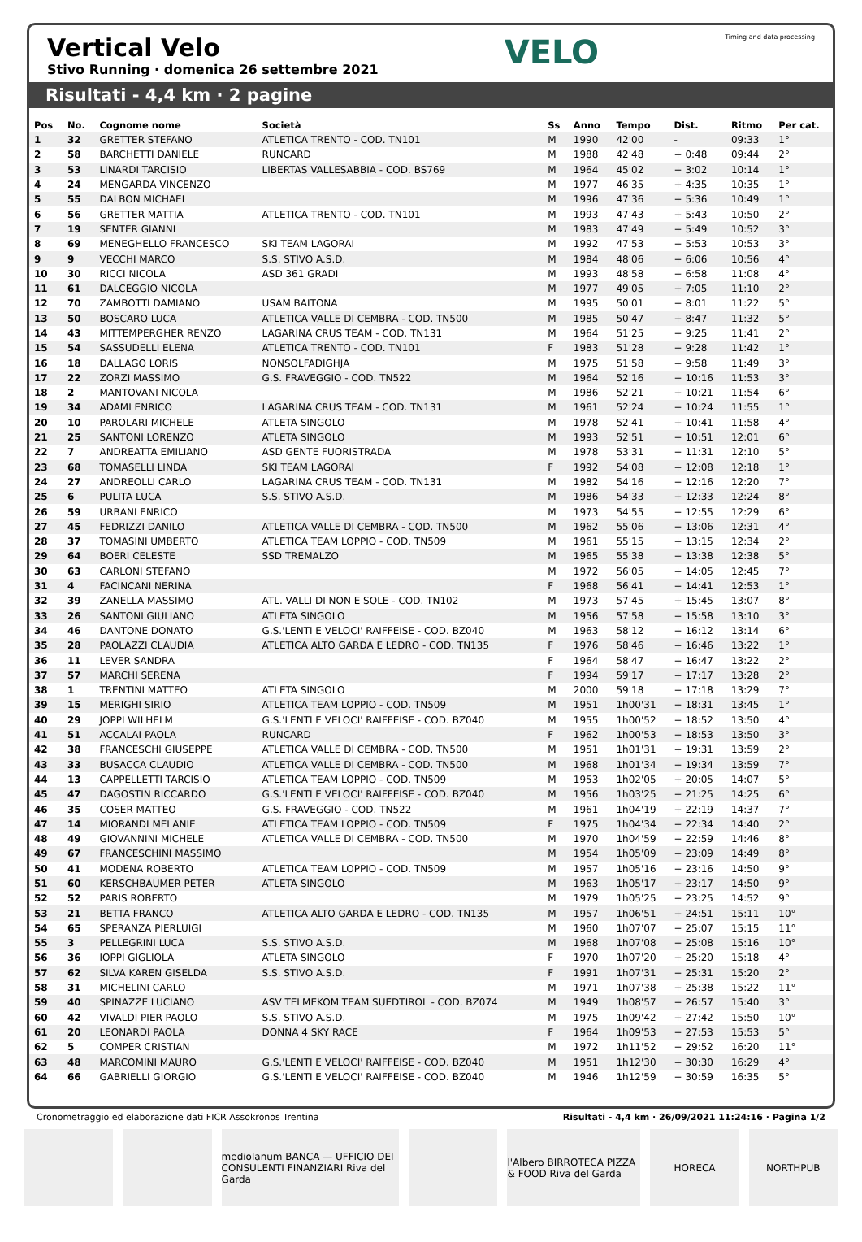Vertical Velo
Stivo Running · domenica 26 settembre 2021
VELO
Timing and data processing
Risultati - 4,4 km · 2 pagine
| Pos | No. | Cognome nome | Società | Ss | Anno | Tempo | Dist. | Ritmo | Per cat. |
| --- | --- | --- | --- | --- | --- | --- | --- | --- | --- |
| 1 | 32 | GRETTER STEFANO | ATLETICA TRENTO - COD. TN101 | M | 1990 | 42'00 | - | 09:33 | 1° |
| 2 | 58 | BARCHETTI DANIELE | RUNCARD | M | 1988 | 42'48 | + 0:48 | 09:44 | 2° |
| 3 | 53 | LINARDI TARCISIO | LIBERTAS VALLESABBIA - COD. BS769 | M | 1964 | 45'02 | + 3:02 | 10:14 | 1° |
| 4 | 24 | MENGARDA VINCENZO | | M | 1977 | 46'35 | + 4:35 | 10:35 | 1° |
| 5 | 55 | DALBON MICHAEL | | M | 1996 | 47'36 | + 5:36 | 10:49 | 1° |
| 6 | 56 | GRETTER MATTIA | ATLETICA TRENTO - COD. TN101 | M | 1993 | 47'43 | + 5:43 | 10:50 | 2° |
| 7 | 19 | SENTER GIANNI | | M | 1983 | 47'49 | + 5:49 | 10:52 | 3° |
| 8 | 69 | MENEGHELLO FRANCESCO | SKI TEAM LAGORAI | M | 1992 | 47'53 | + 5:53 | 10:53 | 3° |
| 9 | 9 | VECCHI MARCO | S.S. STIVO A.S.D. | M | 1984 | 48'06 | + 6:06 | 10:56 | 4° |
| 10 | 30 | RICCI NICOLA | ASD 361 GRADI | M | 1993 | 48'58 | + 6:58 | 11:08 | 4° |
| 11 | 61 | DALCEGGIO NICOLA | | M | 1977 | 49'05 | + 7:05 | 11:10 | 2° |
| 12 | 70 | ZAMBOTTI DAMIANO | USAM BAITONA | M | 1995 | 50'01 | + 8:01 | 11:22 | 5° |
| 13 | 50 | BOSCARO LUCA | ATLETICA VALLE DI CEMBRA - COD. TN500 | M | 1985 | 50'47 | + 8:47 | 11:32 | 5° |
| 14 | 43 | MITTEMPERGHER RENZO | LAGARINA CRUS TEAM - COD. TN131 | M | 1964 | 51'25 | + 9:25 | 11:41 | 2° |
| 15 | 54 | SASSUDELLI ELENA | ATLETICA TRENTO - COD. TN101 | F | 1983 | 51'28 | + 9:28 | 11:42 | 1° |
| 16 | 18 | DALLAGO LORIS | NONSOLFADIGHJA | M | 1975 | 51'58 | + 9:58 | 11:49 | 3° |
| 17 | 22 | ZORZI MASSIMO | G.S. FRAVEGGIO - COD. TN522 | M | 1964 | 52'16 | + 10:16 | 11:53 | 3° |
| 18 | 2 | MANTOVANI NICOLA | | M | 1986 | 52'21 | + 10:21 | 11:54 | 6° |
| 19 | 34 | ADAMI ENRICO | LAGARINA CRUS TEAM - COD. TN131 | M | 1961 | 52'24 | + 10:24 | 11:55 | 1° |
| 20 | 10 | PAROLARI MICHELE | ATLETA SINGOLO | M | 1978 | 52'41 | + 10:41 | 11:58 | 4° |
| 21 | 25 | SANTONI LORENZO | ATLETA SINGOLO | M | 1993 | 52'51 | + 10:51 | 12:01 | 6° |
| 22 | 7 | ANDREATTA EMILIANO | ASD GENTE FUORISTRADA | M | 1978 | 53'31 | + 11:31 | 12:10 | 5° |
| 23 | 68 | TOMASELLI LINDA | SKI TEAM LAGORAI | F | 1992 | 54'08 | + 12:08 | 12:18 | 1° |
| 24 | 27 | ANDREOLLI CARLO | LAGARINA CRUS TEAM - COD. TN131 | M | 1982 | 54'16 | + 12:16 | 12:20 | 7° |
| 25 | 6 | PULITA LUCA | S.S. STIVO A.S.D. | M | 1986 | 54'33 | + 12:33 | 12:24 | 8° |
| 26 | 59 | URBANI ENRICO | | M | 1973 | 54'55 | + 12:55 | 12:29 | 6° |
| 27 | 45 | FEDRIZZI DANILO | ATLETICA VALLE DI CEMBRA - COD. TN500 | M | 1962 | 55'06 | + 13:06 | 12:31 | 4° |
| 28 | 37 | TOMASINI UMBERTO | ATLETICA TEAM LOPPIO - COD. TN509 | M | 1961 | 55'15 | + 13:15 | 12:34 | 2° |
| 29 | 64 | BOERI CELESTE | SSD TREMALZO | M | 1965 | 55'38 | + 13:38 | 12:38 | 5° |
| 30 | 63 | CARLONI STEFANO | | M | 1972 | 56'05 | + 14:05 | 12:45 | 7° |
| 31 | 4 | FACINCANI NERINA | | F | 1968 | 56'41 | + 14:41 | 12:53 | 1° |
| 32 | 39 | ZANELLA MASSIMO | ATL. VALLI DI NON E SOLE - COD. TN102 | M | 1973 | 57'45 | + 15:45 | 13:07 | 8° |
| 33 | 26 | SANTONI GIULIANO | ATLETA SINGOLO | M | 1956 | 57'58 | + 15:58 | 13:10 | 3° |
| 34 | 46 | DANTONE DONATO | G.S.'LENTI E VELOCI' RAIFFEISE - COD. BZ040 | M | 1963 | 58'12 | + 16:12 | 13:14 | 6° |
| 35 | 28 | PAOLAZZI CLAUDIA | ATLETICA ALTO GARDA E LEDRO - COD. TN135 | F | 1976 | 58'46 | + 16:46 | 13:22 | 1° |
| 36 | 11 | LEVER SANDRA | | F | 1964 | 58'47 | + 16:47 | 13:22 | 2° |
| 37 | 57 | MARCHI SERENA | | F | 1994 | 59'17 | + 17:17 | 13:28 | 2° |
| 38 | 1 | TRENTINI MATTEO | ATLETA SINGOLO | M | 2000 | 59'18 | + 17:18 | 13:29 | 7° |
| 39 | 15 | MERIGHI SIRIO | ATLETICA TEAM LOPPIO - COD. TN509 | M | 1951 | 1h00'31 | + 18:31 | 13:45 | 1° |
| 40 | 29 | JOPPI WILHELM | G.S.'LENTI E VELOCI' RAIFFEISE - COD. BZ040 | M | 1955 | 1h00'52 | + 18:52 | 13:50 | 4° |
| 41 | 51 | ACCALAI PAOLA | RUNCARD | F | 1962 | 1h00'53 | + 18:53 | 13:50 | 3° |
| 42 | 38 | FRANCESCHI GIUSEPPE | ATLETICA VALLE DI CEMBRA - COD. TN500 | M | 1951 | 1h01'31 | + 19:31 | 13:59 | 2° |
| 43 | 33 | BUSACCA CLAUDIO | ATLETICA VALLE DI CEMBRA - COD. TN500 | M | 1968 | 1h01'34 | + 19:34 | 13:59 | 7° |
| 44 | 13 | CAPPELLETTI TARCISIO | ATLETICA TEAM LOPPIO - COD. TN509 | M | 1953 | 1h02'05 | + 20:05 | 14:07 | 5° |
| 45 | 47 | DAGOSTIN RICCARDO | G.S.'LENTI E VELOCI' RAIFFEISE - COD. BZ040 | M | 1956 | 1h03'25 | + 21:25 | 14:25 | 6° |
| 46 | 35 | COSER MATTEO | G.S. FRAVEGGIO - COD. TN522 | M | 1961 | 1h04'19 | + 22:19 | 14:37 | 7° |
| 47 | 14 | MIORANDI MELANIE | ATLETICA TEAM LOPPIO - COD. TN509 | F | 1975 | 1h04'34 | + 22:34 | 14:40 | 2° |
| 48 | 49 | GIOVANNINI MICHELE | ATLETICA VALLE DI CEMBRA - COD. TN500 | M | 1970 | 1h04'59 | + 22:59 | 14:46 | 8° |
| 49 | 67 | FRANCESCHINI MASSIMO | | M | 1954 | 1h05'09 | + 23:09 | 14:49 | 8° |
| 50 | 41 | MODENA ROBERTO | ATLETICA TEAM LOPPIO - COD. TN509 | M | 1957 | 1h05'16 | + 23:16 | 14:50 | 9° |
| 51 | 60 | KERSCHBAUMER PETER | ATLETA SINGOLO | M | 1963 | 1h05'17 | + 23:17 | 14:50 | 9° |
| 52 | 52 | PARIS ROBERTO | | M | 1979 | 1h05'25 | + 23:25 | 14:52 | 9° |
| 53 | 21 | BETTA FRANCO | ATLETICA ALTO GARDA E LEDRO - COD. TN135 | M | 1957 | 1h06'51 | + 24:51 | 15:11 | 10° |
| 54 | 65 | SPERANZA PIERLUIGI | | M | 1960 | 1h07'07 | + 25:07 | 15:15 | 11° |
| 55 | 3 | PELLEGRINI LUCA | S.S. STIVO A.S.D. | M | 1968 | 1h07'08 | + 25:08 | 15:16 | 10° |
| 56 | 36 | IOPPI GIGLIOLA | ATLETA SINGOLO | F | 1970 | 1h07'20 | + 25:20 | 15:18 | 4° |
| 57 | 62 | SILVA KAREN GISELDA | S.S. STIVO A.S.D. | F | 1991 | 1h07'31 | + 25:31 | 15:20 | 2° |
| 58 | 31 | MICHELINI CARLO | | M | 1971 | 1h07'38 | + 25:38 | 15:22 | 11° |
| 59 | 40 | SPINAZZE LUCIANO | ASV TELMEKOM TEAM SUEDTIROL - COD. BZ074 | M | 1949 | 1h08'57 | + 26:57 | 15:40 | 3° |
| 60 | 42 | VIVALDI PIER PAOLO | S.S. STIVO A.S.D. | M | 1975 | 1h09'42 | + 27:42 | 15:50 | 10° |
| 61 | 20 | LEONARDI PAOLA | DONNA 4 SKY RACE | F | 1964 | 1h09'53 | + 27:53 | 15:53 | 5° |
| 62 | 5 | COMPER CRISTIAN | | M | 1972 | 1h11'52 | + 29:52 | 16:20 | 11° |
| 63 | 48 | MARCOMINI MAURO | G.S.'LENTI E VELOCI' RAIFFEISE - COD. BZ040 | M | 1951 | 1h12'30 | + 30:30 | 16:29 | 4° |
| 64 | 66 | GABRIELLI GIORGIO | G.S.'LENTI E VELOCI' RAIFFEISE - COD. BZ040 | M | 1946 | 1h12'59 | + 30:59 | 16:35 | 5° |
Cronometraggio ed elaborazione dati FICR Assokronos Trentina Risultati - 4,4 km · 26/09/2021 11:24:16 · Pagina 1/2
mediolanum BANCA — UFFICIO DEI CONSULENTI FINANZIARI Riva del Garda
l'Albero BIRROTECA PIZZA & FOOD Riva del Garda
HORECA NORTHPUB